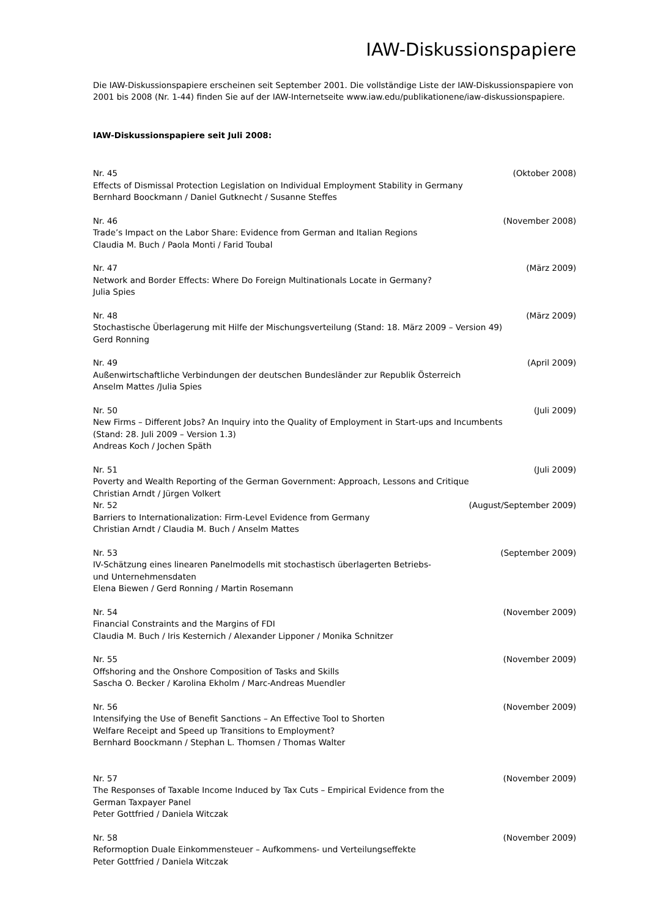IAW-Diskussionspapiere
Die IAW-Diskussionspapiere erscheinen seit September 2001. Die vollständige Liste der IAW-Diskussionspapiere von 2001 bis 2008 (Nr. 1-44) finden Sie auf der IAW-Internetseite www.iaw.edu/publikationene/iaw-diskussionspapiere.
IAW-Diskussionspapiere seit Juli 2008:
Nr. 45 (Oktober 2008)
Effects of Dismissal Protection Legislation on Individual Employment Stability in Germany
Bernhard Boockmann / Daniel Gutknecht / Susanne Steffes
Nr. 46 (November 2008)
Trade’s Impact on the Labor Share: Evidence from German and Italian Regions
Claudia M. Buch / Paola Monti / Farid Toubal
Nr. 47 (März 2009)
Network and Border Effects: Where Do Foreign Multinationals Locate in Germany?
Julia Spies
Nr. 48 (März 2009)
Stochastische Überlagerung mit Hilfe der Mischungsverteilung (Stand: 18. März 2009 – Version 49)
Gerd Ronning
Nr. 49 (April 2009)
Außenwirtschaftliche Verbindungen der deutschen Bundesländer zur Republik Österreich
Anselm Mattes /Julia Spies
Nr. 50 (Juli 2009)
New Firms – Different Jobs? An Inquiry into the Quality of Employment in Start-ups and Incumbents
(Stand: 28. Juli 2009 – Version 1.3)
Andreas Koch / Jochen Späth
Nr. 51 (Juli 2009)
Poverty and Wealth Reporting of the German Government: Approach, Lessons and Critique
Christian Arndt / Jürgen Volkert
Nr. 52 (August/September 2009)
Barriers to Internationalization: Firm-Level Evidence from Germany
Christian Arndt / Claudia M. Buch / Anselm Mattes
Nr. 53 (September 2009)
IV-Schätzung eines linearen Panelmodells mit stochastisch überlagerten Betriebs-
und Unternehmensdaten
Elena Biewen / Gerd Ronning / Martin Rosemann
Nr. 54 (November 2009)
Financial Constraints and the Margins of FDI
Claudia M. Buch / Iris Kesternich / Alexander Lipponer / Monika Schnitzer
Nr. 55 (November 2009)
Offshoring and the Onshore Composition of Tasks and Skills
Sascha O. Becker / Karolina Ekholm / Marc-Andreas Muendler
Nr. 56 (November 2009)
Intensifying the Use of Benefit Sanctions – An Effective Tool to Shorten
Welfare Receipt and Speed up Transitions to Employment?
Bernhard Boockmann / Stephan L. Thomsen / Thomas Walter
Nr. 57 (November 2009)
The Responses of Taxable Income Induced by Tax Cuts – Empirical Evidence from the
German Taxpayer Panel
Peter Gottfried / Daniela Witczak
Nr. 58 (November 2009)
Reformoption Duale Einkommensteuer – Aufkommens- und Verteilungseffekte
Peter Gottfried / Daniela Witczak